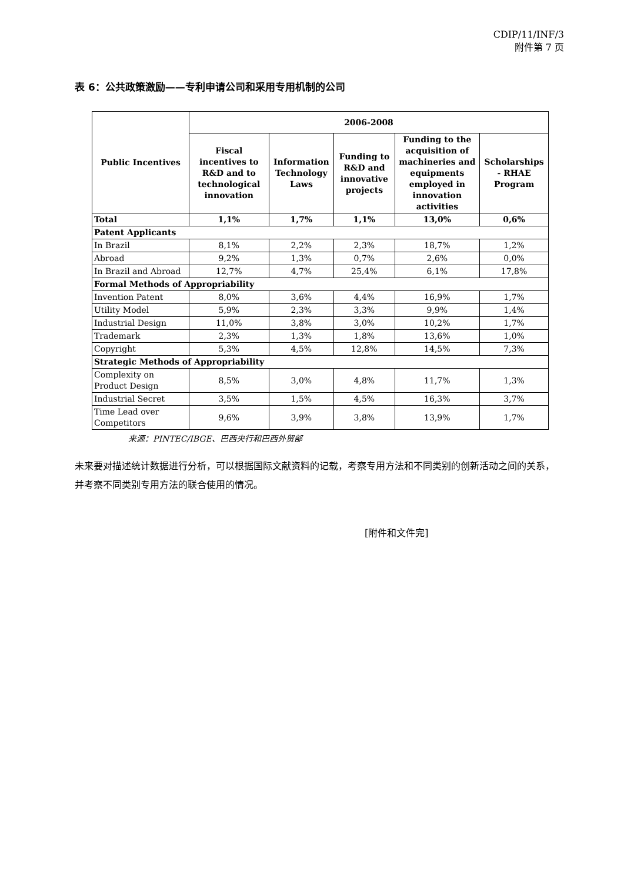CDIP/11/INF/3
附件第 7 页
表 6：公共政策激励——专利申请公司和采用专用机制的公司
| Public Incentives | 2006-2008 | | | | |
| --- | --- | --- | --- | --- | --- |
| | Fiscal incentives to R&D and to technological innovation | Information Technology Laws | Funding to R&D and innovative projects | Funding to the acquisition of machineries and equipments employed in innovation activities | Scholarships - RHAE Program |
| Total | 1,1% | 1,7% | 1,1% | 13,0% | 0,6% |
| Patent Applicants | | | | | |
| In Brazil | 8,1% | 2,2% | 2,3% | 18,7% | 1,2% |
| Abroad | 9,2% | 1,3% | 0,7% | 2,6% | 0,0% |
| In Brazil and Abroad | 12,7% | 4,7% | 25,4% | 6,1% | 17,8% |
| Formal Methods of Appropriability | | | | | |
| Invention Patent | 8,0% | 3,6% | 4,4% | 16,9% | 1,7% |
| Utility Model | 5,9% | 2,3% | 3,3% | 9,9% | 1,4% |
| Industrial Design | 11,0% | 3,8% | 3,0% | 10,2% | 1,7% |
| Trademark | 2,3% | 1,3% | 1,8% | 13,6% | 1,0% |
| Copyright | 5,3% | 4,5% | 12,8% | 14,5% | 7,3% |
| Strategic Methods of Appropriability | | | | | |
| Complexity on Product Design | 8,5% | 3,0% | 4,8% | 11,7% | 1,3% |
| Industrial Secret | 3,5% | 1,5% | 4,5% | 16,3% | 3,7% |
| Time Lead over Competitors | 9,6% | 3,9% | 3,8% | 13,9% | 1,7% |
来源：PINTEC/IBGE、巴西央行和巴西外贸部
未来要对描述统计数据进行分析，可以根据国际文献资料的记载，考察专用方法和不同类别的创新活动之间的关系，并考察不同类别专用方法的联合使用的情况。
[附件和文件完]